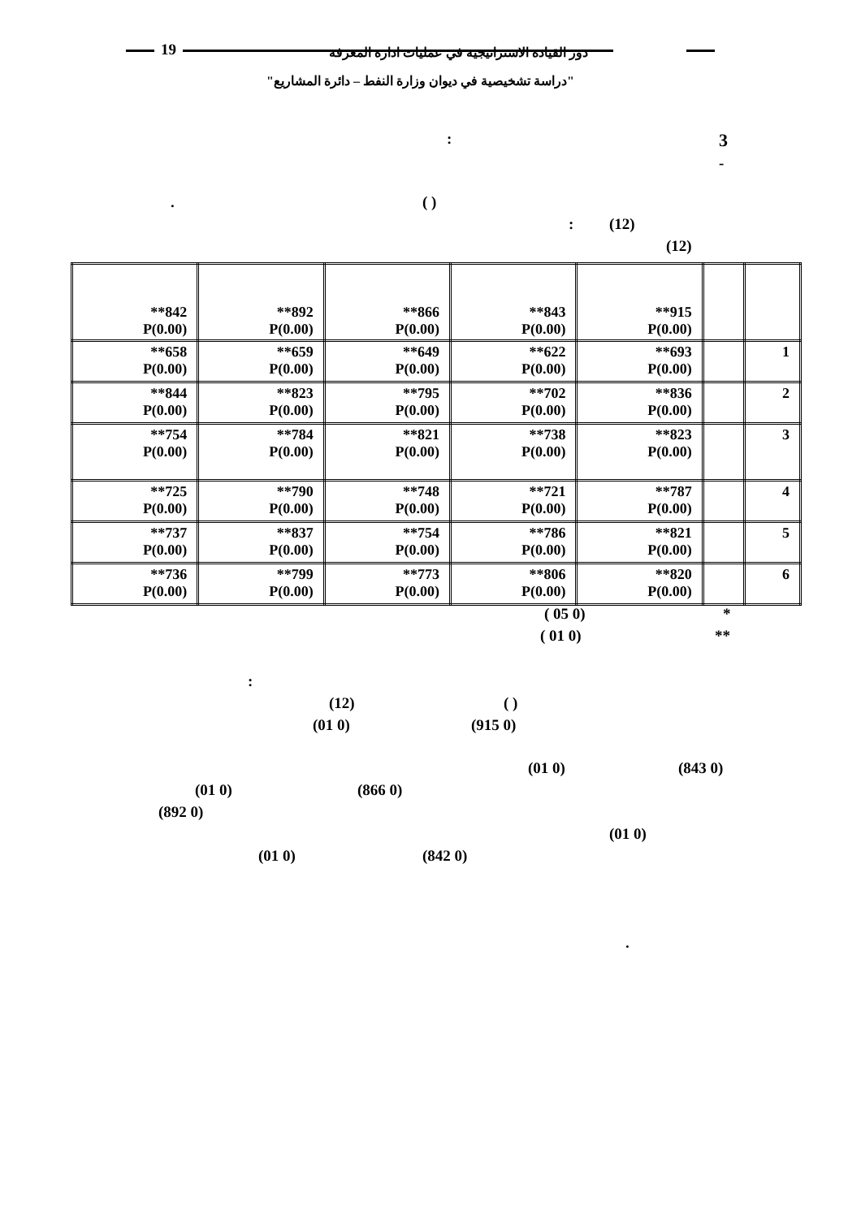19
دور القيادة الاستراتيجية في عمليات ادارة المعرفة
"دراسة تشخيصية في ديوان وزارة النفط – دائرة المشاريع"
3
:
-
. ( )
: (12)
(12)
| **842 P(0.00) | **892 P(0.00) | **866 P(0.00) | **843 P(0.00) | **915 P(0.00) | | |
| **658 P(0.00) | **659 P(0.00) | **649 P(0.00) | **622 P(0.00) | **693 P(0.00) | | 1 |
| **844 P(0.00) | **823 P(0.00) | **795 P(0.00) | **702 P(0.00) | **836 P(0.00) | | 2 |
| **754 P(0.00) | **784 P(0.00) | **821 P(0.00) | **738 P(0.00) | **823 P(0.00) | | 3 |
| **725 P(0.00) | **790 P(0.00) | **748 P(0.00) | **721 P(0.00) | **787 P(0.00) | | 4 |
| **737 P(0.00) | **837 P(0.00) | **754 P(0.00) | **786 P(0.00) | **821 P(0.00) | | 5 |
| **736 P(0.00) | **799 P(0.00) | **773 P(0.00) | **806 P(0.00) | **820 P(0.00) | | 6 |
( 05 0) *
( 01 0) **
:
(12) ( )
(01 0) (915 0)
(01 0) (843 0)
(01 0) (866 0)
(892 0)
(01 0)
(01 0) (842 0)
.